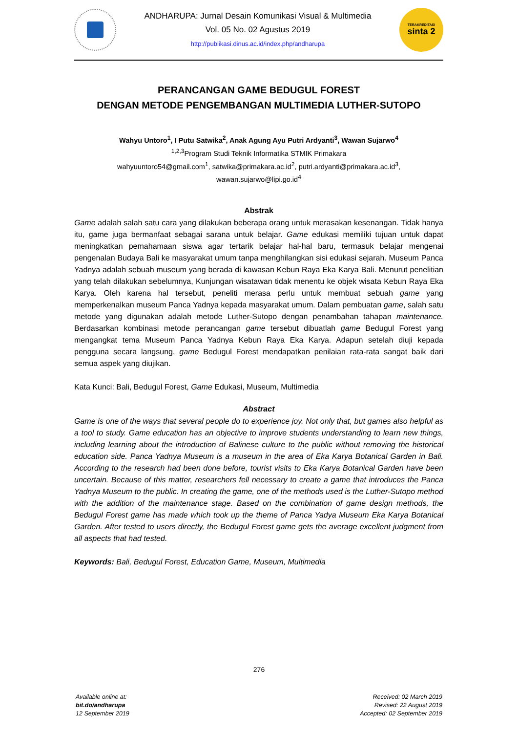ANDHARUPA: Jurnal Desain Komunikasi Visual & Multimedia
Vol. 05 No. 02 Agustus 2019
http://publikasi.dinus.ac.id/index.php/andharupa
TERAKREDITASI
sinta 2
PERANCANGAN GAME BEDUGUL FOREST
DENGAN METODE PENGEMBANGAN MULTIMEDIA LUTHER-SUTOPO
Wahyu Untoro<sup>1</sup>, I Putu Satwika<sup>2</sup>, Anak Agung Ayu Putri Ardyanti<sup>3</sup>, Wawan Sujarwo<sup>4</sup>
<sup>1,2,3</sup>Program Studi Teknik Informatika STMIK Primakara
wahyuuntoro54@gmail.com<sup>1</sup>, satwika@primakara.ac.id<sup>2</sup>, putri.ardyanti@primakara.ac.id<sup>3</sup>,
wawan.sujarwo@lipi.go.id<sup>4</sup>
Abstrak
Game adalah salah satu cara yang dilakukan beberapa orang untuk merasakan kesenangan. Tidak hanya itu, game juga bermanfaat sebagai sarana untuk belajar. Game edukasi memiliki tujuan untuk dapat meningkatkan pemahamaan siswa agar tertarik belajar hal-hal baru, termasuk belajar mengenai pengenalan Budaya Bali ke masyarakat umum tanpa menghilangkan sisi edukasi sejarah. Museum Panca Yadnya adalah sebuah museum yang berada di kawasan Kebun Raya Eka Karya Bali. Menurut penelitian yang telah dilakukan sebelumnya, Kunjungan wisatawan tidak menentu ke objek wisata Kebun Raya Eka Karya. Oleh karena hal tersebut, peneliti merasa perlu untuk membuat sebuah game yang memperkenalkan museum Panca Yadnya kepada masyarakat umum. Dalam pembuatan game, salah satu metode yang digunakan adalah metode Luther-Sutopo dengan penambahan tahapan maintenance. Berdasarkan kombinasi metode perancangan game tersebut dibuatlah game Bedugul Forest yang mengangkat tema Museum Panca Yadnya Kebun Raya Eka Karya. Adapun setelah diuji kepada pengguna secara langsung, game Bedugul Forest mendapatkan penilaian rata-rata sangat baik dari semua aspek yang diujikan.
Kata Kunci: Bali, Bedugul Forest, Game Edukasi, Museum, Multimedia
Abstract
Game is one of the ways that several people do to experience joy. Not only that, but games also helpful as a tool to study. Game education has an objective to improve students understanding to learn new things, including learning about the introduction of Balinese culture to the public without removing the historical education side. Panca Yadnya Museum is a museum in the area of Eka Karya Botanical Garden in Bali. According to the research had been done before, tourist visits to Eka Karya Botanical Garden have been uncertain. Because of this matter, researchers fell necessary to create a game that introduces the Panca Yadnya Museum to the public. In creating the game, one of the methods used is the Luther-Sutopo method with the addition of the maintenance stage. Based on the combination of game design methods, the Bedugul Forest game has made which took up the theme of Panca Yadya Museum Eka Karya Botanical Garden. After tested to users directly, the Bedugul Forest game gets the average excellent judgment from all aspects that had tested.
Keywords: Bali, Bedugul Forest, Education Game, Museum, Multimedia
276
Available online at:
bit.do/andharupa
12 September 2019
Received: 02 March 2019
Revised: 22 August 2019
Accepted: 02 September 2019